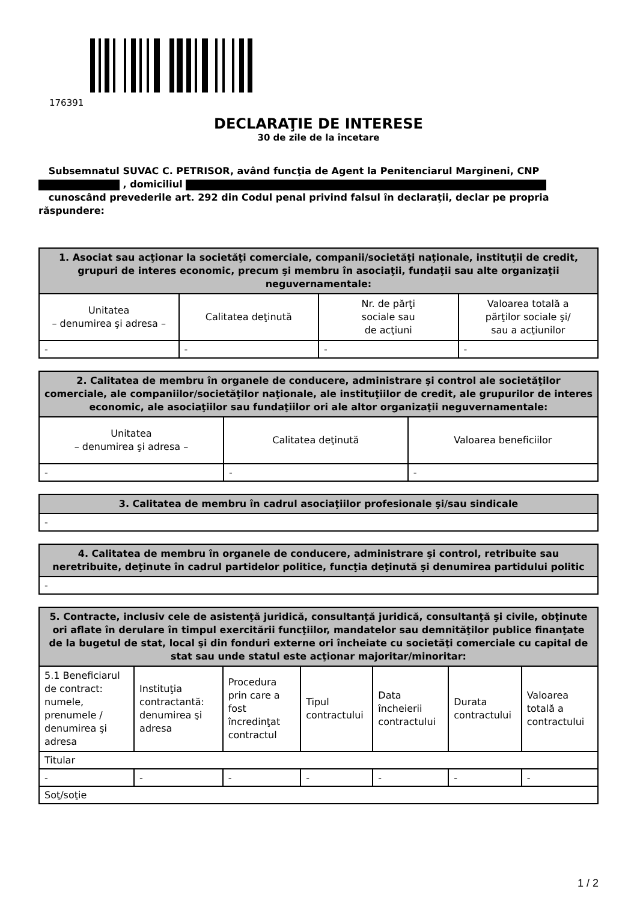176391
DECLARAŢIE DE INTERESE
30 de zile de la încetare
Subsemnatul SUVAC C. PETRISOR, având funcţia de Agent la Penitenciarul Margineni, CNP
, domiciliul
cunoscând prevederile art. 292 din Codul penal privind falsul în declaraţii, declar pe propria răspundere:
| 1. Asociat sau acţionar la societăţi comerciale, companii/societăţi naţionale, instituţii de credit, grupuri de interes economic, precum şi membru în asociaţii, fundaţii sau alte organizaţii neguvernamentale: | | | |
| --- | --- | --- | --- |
| Unitatea – denumirea şi adresa – | Calitatea deţinută | Nr. de părţi sociale sau de acţiuni | Valoarea totală a părţilor sociale şi/ sau a acţiunilor |
| - | - | - | - |
| 2. Calitatea de membru în organele de conducere, administrare şi control ale societăţilor comerciale, ale companiilor/societăţilor naţionale, ale instituţiilor de credit, ale grupurilor de interes economic, ale asociaţiilor sau fundaţiilor ori ale altor organizaţii neguvernamentale: | | |
| --- | --- | --- |
| Unitatea – denumirea şi adresa – | Calitatea deţinută | Valoarea beneficiilor |
| - | - | - |
| 3. Calitatea de membru în cadrul asociaţiilor profesionale şi/sau sindicale |
| --- |
| - |
| 4. Calitatea de membru în organele de conducere, administrare şi control, retribuite sau neretribuite, deţinute în cadrul partidelor politice, funcţia deţinută şi denumirea partidului politic |
| --- |
| - |
| 5. Contracte, inclusiv cele de asistenţă juridică, consultanţă juridică, consultanţă şi civile, obţinute ori aflate în derulare în timpul exercitării funcţiilor, mandatelor sau demnităţilor publice finanţate de la bugetul de stat, local şi din fonduri externe ori încheiate cu societăţi comerciale cu capital de stat sau unde statul este acţionar majoritar/minoritar: | | | | | | |
| --- | --- | --- | --- | --- | --- | --- |
| 5.1 Beneficiarul de contract: numele, prenumele / denumirea şi adresa | Instituţia contractantă: denumirea şi adresa | Procedura prin care a fost încredinţat contractul | Tipul contractului | Data încheierii contractului | Durata contractului | Valoarea totală a contractului |
| Titular | | | | | | |
| - | - | - | - | - | - | - |
| Soţ/soţie | | | | | | |
1 / 2